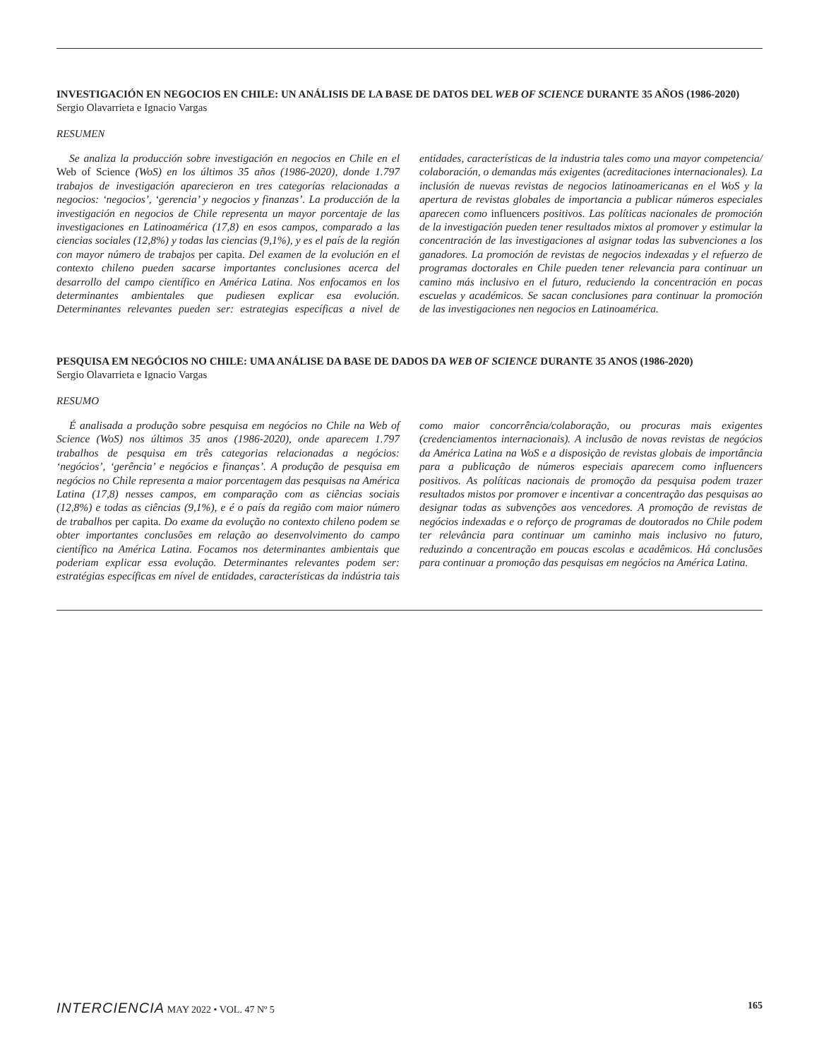INVESTIGACIÓN EN NEGOCIOS EN CHILE: UN ANÁLISIS DE LA BASE DE DATOS DEL WEB OF SCIENCE DURANTE 35 AÑOS (1986-2020)
Sergio Olavarrieta e Ignacio Vargas
RESUMEN
Se analiza la producción sobre investigación en negocios en Chile en el Web of Science (WoS) en los últimos 35 años (1986-2020), donde 1.797 trabajos de investigación aparecieron en tres categorías relacionadas a negocios: ‘negocios’, ‘gerencia’ y negocios y finanzas’. La producción de la investigación en negocios de Chile representa un mayor porcentaje de las investigaciones en Latinoamérica (17,8) en esos campos, comparado a las ciencias sociales (12,8%) y todas las ciencias (9,1%), y es el país de la región con mayor número de trabajos per capita. Del examen de la evolución en el contexto chileno pueden sacarse importantes conclusiones acerca del desarrollo del campo científico en América Latina. Nos enfocamos en los determinantes ambientales que pudiesen explicar esa evolución. Determinantes relevantes pueden ser: estrategias específicas a nivel de entidades, características de la industria tales como una mayor competencia/ colaboración, o demandas más exigentes (acreditaciones internacionales). La inclusión de nuevas revistas de negocios latinoamericanas en el WoS y la apertura de revistas globales de importancia a publicar números especiales aparecen como influencers positivos. Las políticas nacionales de promoción de la investigación pueden tener resultados mixtos al promover y estimular la concentración de las investigaciones al asignar todas las subvenciones a los ganadores. La promoción de revistas de negocios indexadas y el refuerzo de programas doctorales en Chile pueden tener relevancia para continuar un camino más inclusivo en el futuro, reduciendo la concentración en pocas escuelas y académicos. Se sacan conclusiones para continuar la promoción de las investigaciones nen negocios en Latinoamérica.
PESQUISA EM NEGÓCIOS NO CHILE: UMA ANÁLISE DA BASE DE DADOS DA WEB OF SCIENCE DURANTE 35 ANOS (1986-2020)
Sergio Olavarrieta e Ignacio Vargas
RESUMO
É analisada a produção sobre pesquisa em negócios no Chile na Web of Science (WoS) nos últimos 35 anos (1986-2020), onde aparecem 1.797 trabalhos de pesquisa em três categorias relacionadas a negócios: ‘negócios’, ‘gerência’ e negócios e finanças’. A produção de pesquisa em negócios no Chile representa a maior porcentagem das pesquisas na América Latina (17,8) nesses campos, em comparação com as ciências sociais (12,8%) e todas as ciências (9,1%), e é o país da região com maior número de trabalhos per capita. Do exame da evolução no contexto chileno podem se obter importantes conclusões em relação ao desenvolvimento do campo científico na América Latina. Focamos nos determinantes ambientais que poderiam explicar essa evolução. Determinantes relevantes podem ser: estratégias específicas em nível de entidades, características da indústria tais como maior concorrência/colaboração, ou procuras mais exigentes (credenciamentos internacionais). A inclusão de novas revistas de negócios da América Latina na WoS e a disposição de revistas globais de importância para a publicação de números especiais aparecem como influencers positivos. As políticas nacionais de promoção da pesquisa podem trazer resultados mistos por promover e incentivar a concentração das pesquisas ao designar todas as subvenções aos vencedores. A promoção de revistas de negócios indexadas e o reforço de programas de doutorados no Chile podem ter relevância para continuar um caminho mais inclusivo no futuro, reduzindo a concentração em poucas escolas e acadêmicos. Há conclusões para continuar a promoção das pesquisas em negócios na América Latina.
INTERCIENCIA MAY 2022 • VOL. 47 Nº 5
165